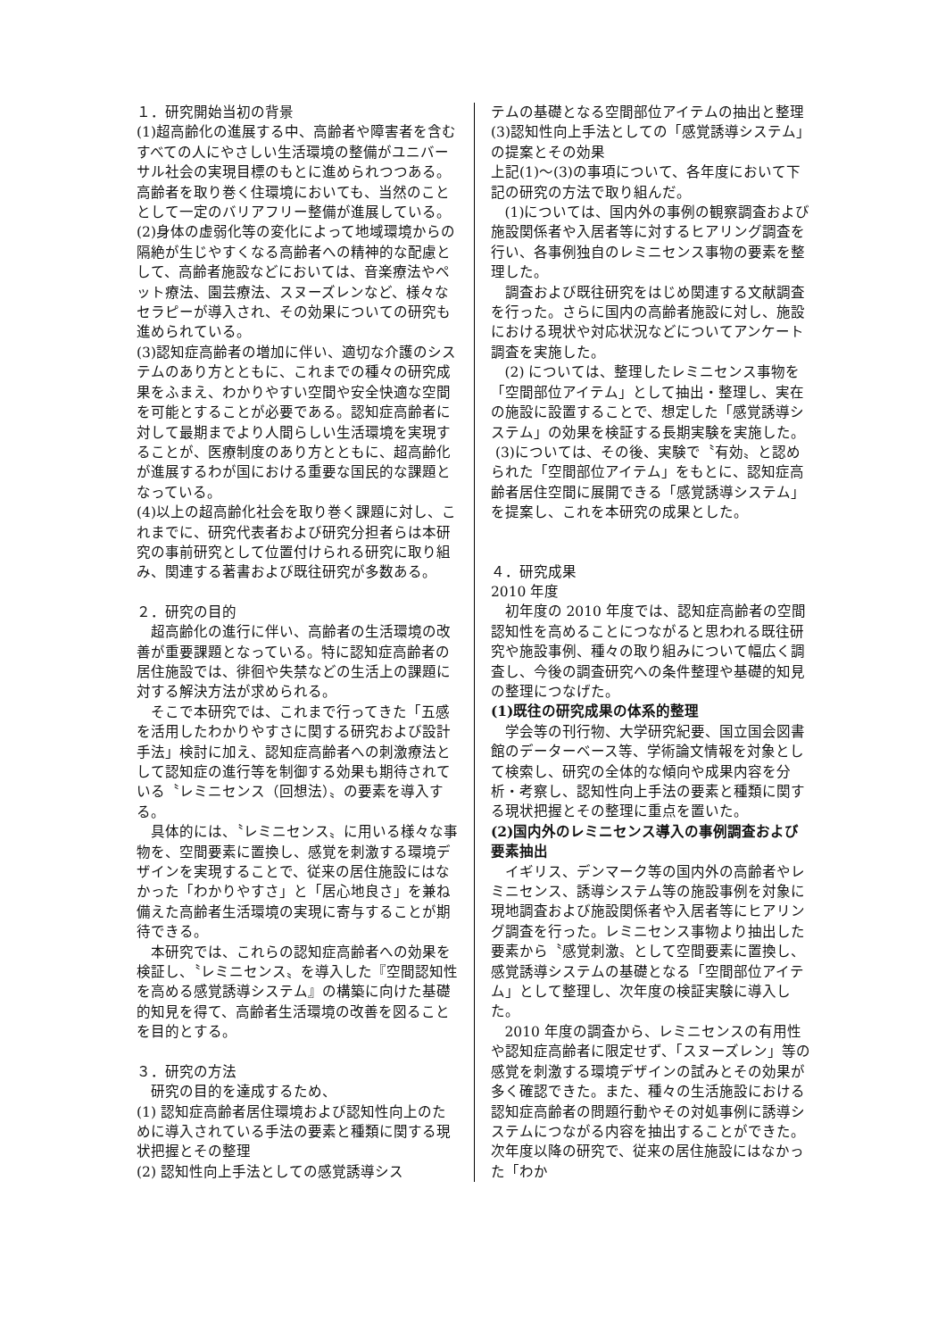１．研究開始当初の背景
(1)超高齢化の進展する中、高齢者や障害者を含むすべての人にやさしい生活環境の整備がユニバーサル社会の実現目標のもとに進められつつある。高齢者を取り巻く住環境においても、当然のこととして一定のバリアフリー整備が進展している。
(2)身体の虚弱化等の変化によって地域環境からの隔絶が生じやすくなる高齢者への精神的な配慮として、高齢者施設などにおいては、音楽療法やペット療法、園芸療法、スヌーズレンなど、様々なセラピーが導入され、その効果についての研究も進められている。
(3)認知症高齢者の増加に伴い、適切な介護のシステムのあり方とともに、これまでの種々の研究成果をふまえ、わかりやすい空間や安全快適な空間を可能とすることが必要である。認知症高齢者に対して最期までより人間らしい生活環境を実現することが、医療制度のあり方とともに、超高齢化が進展するわが国における重要な国民的な課題となっている。
(4)以上の超高齢化社会を取り巻く課題に対し、これまでに、研究代表者および研究分担者らは本研究の事前研究として位置付けられる研究に取り組み、関連する著書および既往研究が多数ある。
２．研究の目的
超高齢化の進行に伴い、高齢者の生活環境の改善が重要課題となっている。特に認知症高齢者の居住施設では、徘徊や失禁などの生活上の課題に対する解決方法が求められる。
そこで本研究では、これまで行ってきた「五感を活用したわかりやすさに関する研究および設計手法」検討に加え、認知症高齢者への刺激療法として認知症の進行等を制御する効果も期待されている〝レミニセンス（回想法）〟の要素を導入する。
具体的には、〝レミニセンス〟に用いる様々な事物を、空間要素に置換し、感覚を刺激する環境デザインを実現することで、従来の居住施設にはなかった「わかりやすさ」と「居心地良さ」を兼ね備えた高齢者生活環境の実現に寄与することが期待できる。
本研究では、これらの認知症高齢者への効果を検証し、〝レミニセンス〟を導入した『空間認知性を高める感覚誘導システム』の構築に向けた基礎的知見を得て、高齢者生活環境の改善を図ることを目的とする。
３．研究の方法
研究の目的を達成するため、
(1) 認知症高齢者居住環境および認知性向上のために導入されている手法の要素と種類に関する現状把握とその整理
(2) 認知性向上手法としての感覚誘導シス
テムの基礎となる空間部位アイテムの抽出と整理
(3)認知性向上手法としての「感覚誘導システム」の提案とその効果
上記(1)～(3)の事項について、各年度において下記の研究の方法で取り組んだ。
(1)については、国内外の事例の観察調査および施設関係者や入居者等に対するヒアリング調査を行い、各事例独自のレミニセンス事物の要素を整理した。
調査および既往研究をはじめ関連する文献調査を行った。さらに国内の高齢者施設に対し、施設における現状や対応状況などについてアンケート調査を実施した。
(2) については、整理したレミニセンス事物を「空間部位アイテム」として抽出・整理し、実在の施設に設置することで、想定した「感覚誘導システム」の効果を検証する長期実験を実施した。
(3)については、その後、実験で〝有効〟と認められた「空間部位アイテム」をもとに、認知症高齢者居住空間に展開できる「感覚誘導システム」を提案し、これを本研究の成果とした。
４．研究成果
2010 年度
初年度の 2010 年度では、認知症高齢者の空間認知性を高めることにつながると思われる既往研究や施設事例、種々の取り組みについて幅広く調査し、今後の調査研究への条件整理や基礎的知見の整理につなげた。
(1)既往の研究成果の体系的整理
学会等の刊行物、大学研究紀要、国立国会図書館のデーターベース等、学術論文情報を対象として検索し、研究の全体的な傾向や成果内容を分析・考察し、認知性向上手法の要素と種類に関する現状把握とその整理に重点を置いた。
(2)国内外のレミニセンス導入の事例調査および要素抽出
イギリス、デンマーク等の国内外の高齢者やレミニセンス、誘導システム等の施設事例を対象に現地調査および施設関係者や入居者等にヒアリング調査を行った。レミニセンス事物より抽出した要素から〝感覚刺激〟として空間要素に置換し、感覚誘導システムの基礎となる「空間部位アイテム」として整理し、次年度の検証実験に導入した。
2010 年度の調査から、レミニセンスの有用性や認知症高齢者に限定せず、「スヌーズレン」等の感覚を刺激する環境デザインの試みとその効果が多く確認できた。また、種々の生活施設における認知症高齢者の問題行動やその対処事例に誘導システムにつながる内容を抽出することができた。次年度以降の研究で、従来の居住施設にはなかった「わか